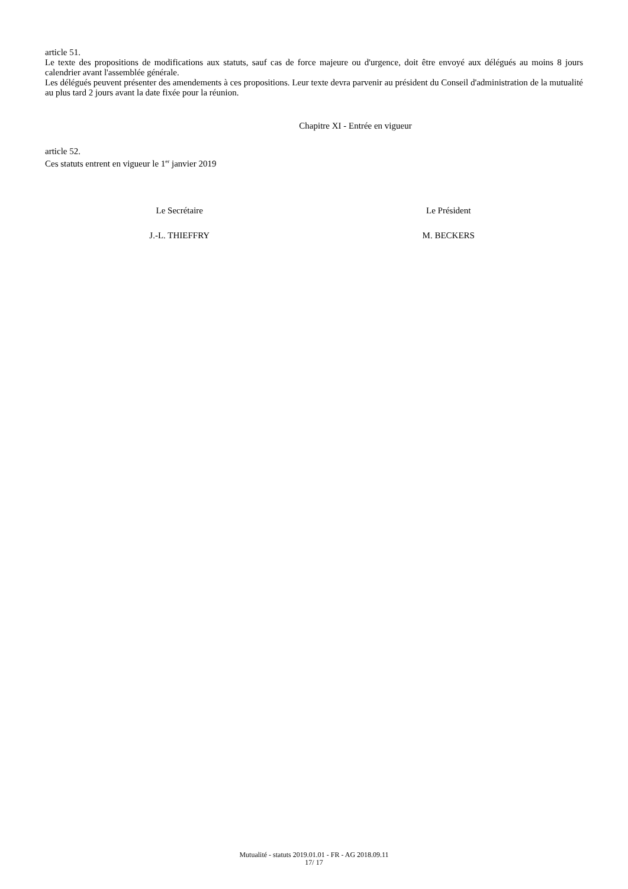article 51.
Le texte des propositions de modifications aux statuts, sauf cas de force majeure ou d'urgence, doit être envoyé aux délégués au moins 8 jours calendrier avant l'assemblée générale.
Les délégués peuvent présenter des amendements à ces propositions. Leur texte devra parvenir au président du Conseil d'administration de la mutualité au plus tard 2 jours avant la date fixée pour la réunion.
Chapitre XI - Entrée en vigueur
article 52.
Ces statuts entrent en vigueur le 1<sup>er</sup> janvier 2019
Le Secrétaire
J.-L. THIEFFRY
Le Président
M. BECKERS
Mutualité - statuts 2019.01.01 - FR - AG 2018.09.11
17/ 17